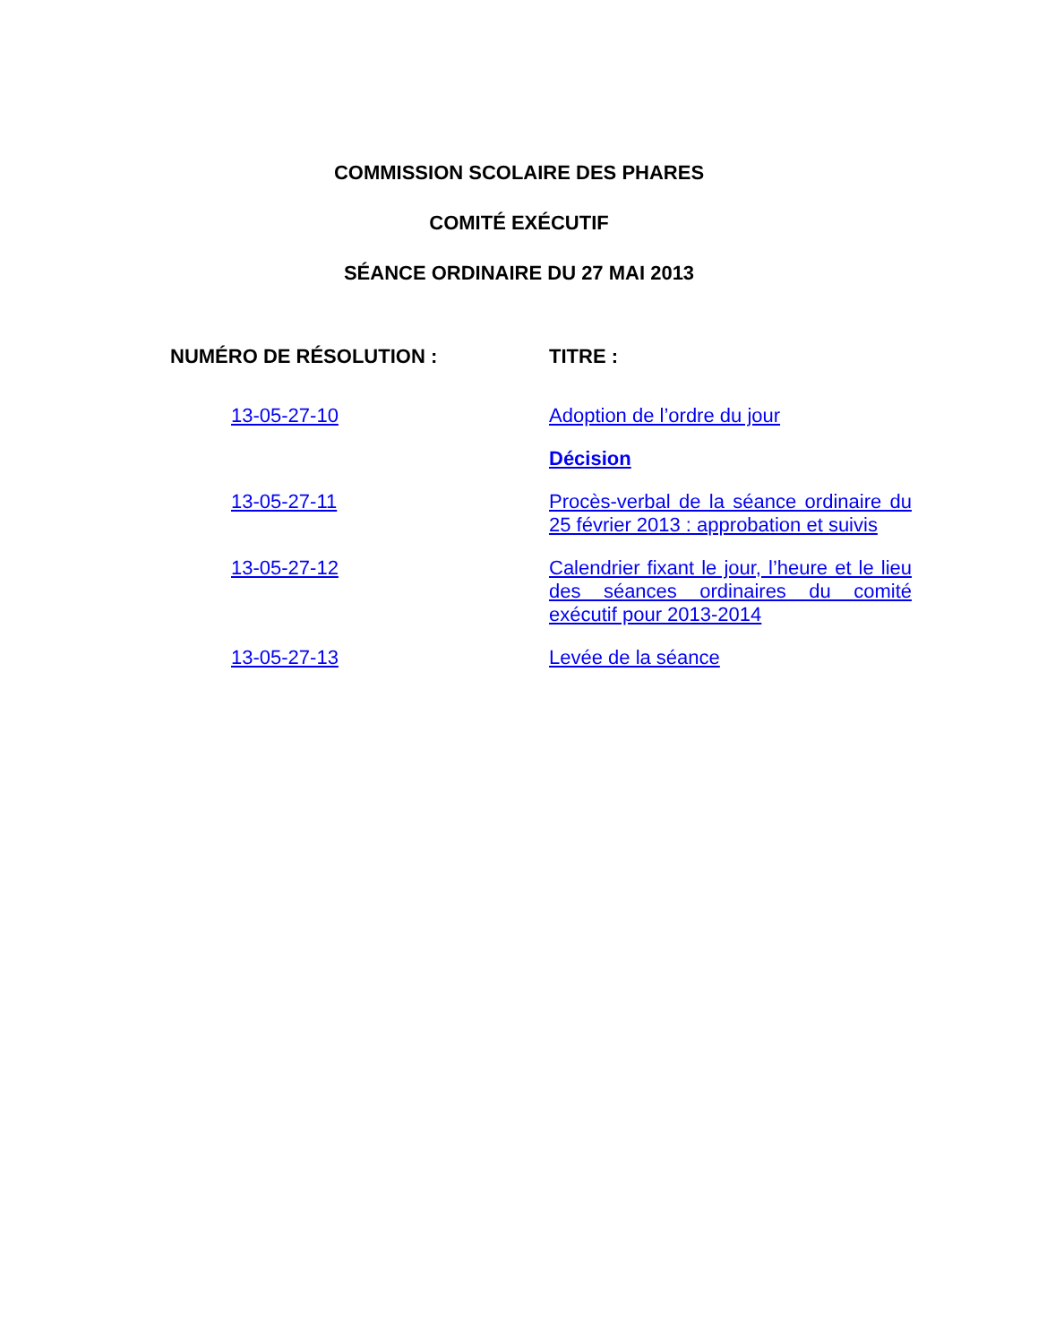COMMISSION SCOLAIRE DES PHARES
COMITÉ EXÉCUTIF
SÉANCE ORDINAIRE DU 27 MAI 2013
| NUMÉRO DE RÉSOLUTION : | TITRE : |
| --- | --- |
| 13-05-27-10 | Adoption de l’ordre du jour |
| | Décision |
| 13-05-27-11 | Procès-verbal de la séance ordinaire du 25 février 2013 : approbation et suivis |
| 13-05-27-12 | Calendrier fixant le jour, l’heure et le lieu des séances ordinaires du comité exécutif pour 2013-2014 |
| 13-05-27-13 | Levée de la séance |